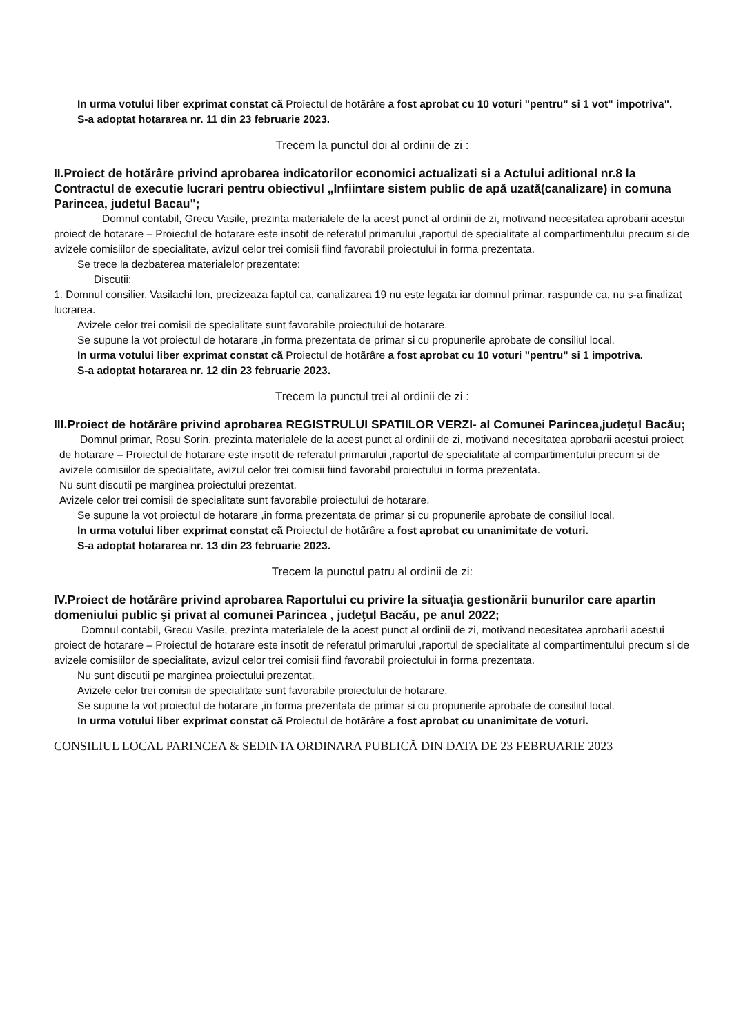In urma votului liber exprimat constat cã Proiectul de hotãrâre a fost aprobat cu 10 voturi "pentru" si 1 vot" impotriva".
S-a adoptat hotararea nr. 11 din 23 februarie 2023.
Trecem la punctul doi al ordinii de zi :
II.Proiect de hotărâre privind aprobarea indicatorilor economici actualizati si a Actului aditional nr.8 la Contractul de executie lucrari pentru obiectivul „Infiintare sistem public de apă uzată(canalizare) in comuna Parincea, judetul Bacau";
Domnul contabil, Grecu Vasile, prezinta materialele de la acest punct al ordinii de zi, motivand necesitatea aprobarii acestui proiect de hotarare – Proiectul de hotarare este insotit de referatul primarului ,raportul de specialitate al compartimentului precum si de avizele comisiilor de specialitate, avizul celor trei comisii fiind favorabil proiectului in forma prezentata.
Se trece la dezbaterea materialelor prezentate:
Discutii:
1. Domnul consilier, Vasilachi Ion, precizeaza faptul ca, canalizarea 19 nu este legata iar domnul primar, raspunde ca, nu s-a finalizat lucrarea.
Avizele celor trei comisii de specialitate sunt favorabile proiectului de hotarare.
Se supune la vot proiectul de hotarare ,in forma prezentata de primar si cu propunerile aprobate de consiliul local.
In urma votului liber exprimat constat cã Proiectul de hotãrâre a fost aprobat cu 10 voturi "pentru" si 1 impotriva.
S-a adoptat hotararea nr. 12 din 23 februarie 2023.
Trecem la punctul trei al ordinii de zi :
III.Proiect de hotărâre privind aprobarea REGISTRULUI SPATIILOR VERZI- al Comunei Parincea,județul Bacău;
Domnul primar, Rosu Sorin, prezinta materialele de la acest punct al ordinii de zi, motivand necesitatea aprobarii acestui proiect de hotarare – Proiectul de hotarare este insotit de referatul primarului ,raportul de specialitate al compartimentului precum si de avizele comisiilor de specialitate, avizul celor trei comisii fiind favorabil proiectului in forma prezentata.
Nu sunt discutii pe marginea proiectului prezentat.
Avizele celor trei comisii de specialitate sunt favorabile proiectului de hotarare.
Se supune la vot proiectul de hotarare ,in forma prezentata de primar si cu propunerile aprobate de consiliul local.
In urma votului liber exprimat constat cã Proiectul de hotãrâre a fost aprobat cu unanimitate de voturi.
S-a adoptat hotararea nr. 13 din 23 februarie 2023.
Trecem la punctul patru al ordinii de zi:
IV.Proiect de hotărâre privind aprobarea Raportului cu privire la situaţia gestionării bunurilor care apartin domeniului public şi privat al comunei Parincea , judeţul Bacău, pe anul 2022;
Domnul contabil, Grecu Vasile, prezinta materialele de la acest punct al ordinii de zi, motivand necesitatea aprobarii acestui proiect de hotarare – Proiectul de hotarare este insotit de referatul primarului ,raportul de specialitate al compartimentului precum si de avizele comisiilor de specialitate, avizul celor trei comisii fiind favorabil proiectului in forma prezentata.
Nu sunt discutii pe marginea proiectului prezentat.
Avizele celor trei comisii de specialitate sunt favorabile proiectului de hotarare.
Se supune la vot proiectul de hotarare ,in forma prezentata de primar si cu propunerile aprobate de consiliul local.
In urma votului liber exprimat constat cã Proiectul de hotãrâre a fost aprobat cu unanimitate de voturi.
CONSILIUL LOCAL PARINCEA & SEDINTA ORDINARA PUBLICĂ DIN DATA DE 23 FEBRUARIE 2023